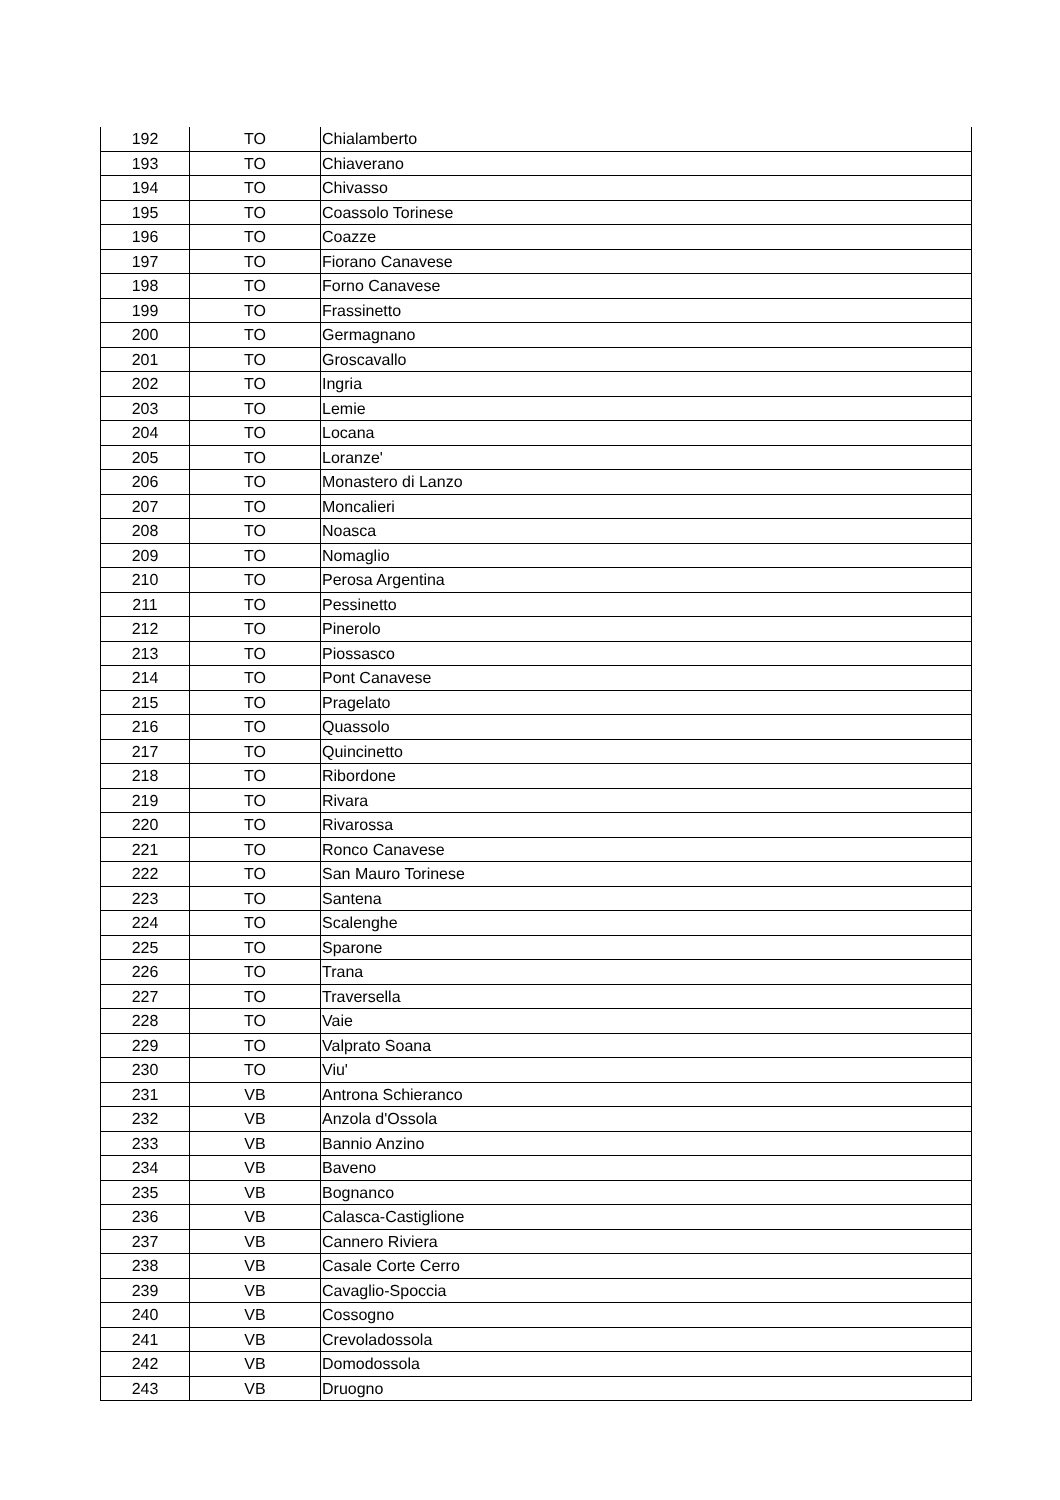| 192 | TO | Chialamberto |
| 193 | TO | Chiaverano |
| 194 | TO | Chivasso |
| 195 | TO | Coassolo Torinese |
| 196 | TO | Coazze |
| 197 | TO | Fiorano Canavese |
| 198 | TO | Forno Canavese |
| 199 | TO | Frassinetto |
| 200 | TO | Germagnano |
| 201 | TO | Groscavallo |
| 202 | TO | Ingria |
| 203 | TO | Lemie |
| 204 | TO | Locana |
| 205 | TO | Loranze' |
| 206 | TO | Monastero di Lanzo |
| 207 | TO | Moncalieri |
| 208 | TO | Noasca |
| 209 | TO | Nomaglio |
| 210 | TO | Perosa Argentina |
| 211 | TO | Pessinetto |
| 212 | TO | Pinerolo |
| 213 | TO | Piossasco |
| 214 | TO | Pont Canavese |
| 215 | TO | Pragelato |
| 216 | TO | Quassolo |
| 217 | TO | Quincinetto |
| 218 | TO | Ribordone |
| 219 | TO | Rivara |
| 220 | TO | Rivarossa |
| 221 | TO | Ronco Canavese |
| 222 | TO | San Mauro Torinese |
| 223 | TO | Santena |
| 224 | TO | Scalenghe |
| 225 | TO | Sparone |
| 226 | TO | Trana |
| 227 | TO | Traversella |
| 228 | TO | Vaie |
| 229 | TO | Valprato Soana |
| 230 | TO | Viu' |
| 231 | VB | Antrona Schieranco |
| 232 | VB | Anzola d'Ossola |
| 233 | VB | Bannio Anzino |
| 234 | VB | Baveno |
| 235 | VB | Bognanco |
| 236 | VB | Calasca-Castiglione |
| 237 | VB | Cannero Riviera |
| 238 | VB | Casale Corte Cerro |
| 239 | VB | Cavaglio-Spoccia |
| 240 | VB | Cossogno |
| 241 | VB | Crevoladossola |
| 242 | VB | Domodossola |
| 243 | VB | Druogno |